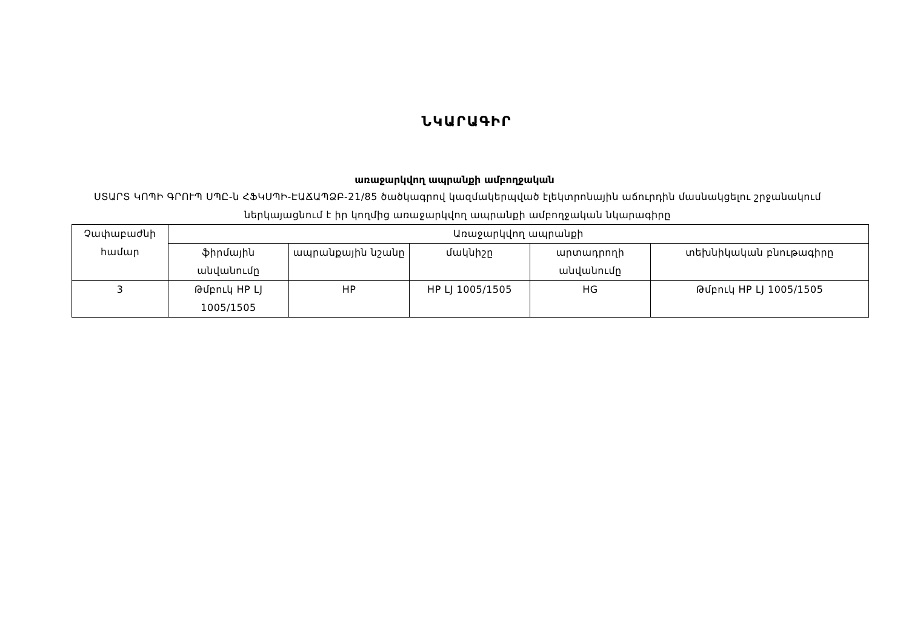ՆԿԱՐԱԳԻՐ
առաջարկվող ապրանքի ամբողջական
ՍՏԱՐՏ ԿՈՊԻ ԳՐՈՒՊ ՍՊԸ-ն ՀՖԿՍՊԻ-ԷԱՃԱՊՁԲ-21/85 ծածկագրով կազմակերպված էլեկտրոնային աճուրդին մասնակցելու շրջանակում ներկայացնում է իր կողմից առաջարկվող ապրանքի ամբողջական նկարագիրը
| Չափաբաժնի համար | Առաջարկվող ապրանքի | | | | |
| --- | --- | --- | --- | --- | --- |
| | ֆիրմային անվանումը | ապրանքային նշանը | մակնիշը | արտադրողի անվանումը | տեխնիկական բնութագիրը |
| 3 | Թմբուկ HP LJ 1005/1505 | HP | HP LJ 1005/1505 | HG | Թմբուկ HP LJ 1005/1505 |